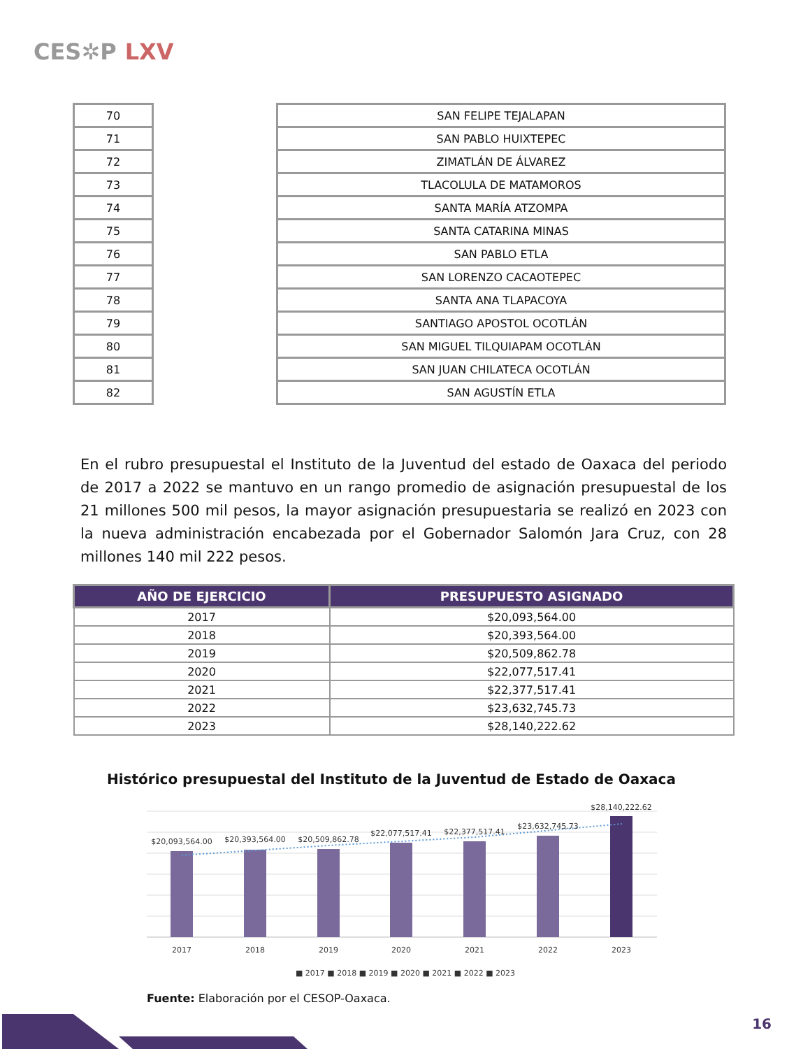CES✲P LXV
| 70 | | SAN FELIPE TEJALAPAN |
| 71 | | SAN PABLO HUIXTEPEC |
| 72 | | ZIMATLÁN DE ÁLVAREZ |
| 73 | | TLACOLULA DE MATAMOROS |
| 74 | | SANTA MARÍA ATZOMPA |
| 75 | | SANTA CATARINA MINAS |
| 76 | | SAN PABLO ETLA |
| 77 | | SAN LORENZO CACAOTEPEC |
| 78 | | SANTA ANA TLAPACOYA |
| 79 | | SANTIAGO APOSTOL OCOTLÁN |
| 80 | | SAN MIGUEL TILQUIAPAM OCOTLÁN |
| 81 | | SAN JUAN CHILATECA OCOTLÁN |
| 82 | | SAN AGUSTÍN ETLA |
En el rubro presupuestal el Instituto de la Juventud del estado de Oaxaca del periodo de 2017 a 2022 se mantuvo en un rango promedio de asignación presupuestal de los 21 millones 500 mil pesos, la mayor asignación presupuestaria se realizó en 2023 con la nueva administración encabezada por el Gobernador Salomón Jara Cruz, con 28 millones 140 mil 222 pesos.
| AÑO DE EJERCICIO | PRESUPUESTO ASIGNADO |
| --- | --- |
| 2017 | $20,093,564.00 |
| 2018 | $20,393,564.00 |
| 2019 | $20,509,862.78 |
| 2020 | $22,077,517.41 |
| 2021 | $22,377,517.41 |
| 2022 | $23,632,745.73 |
| 2023 | $28,140,222.62 |
Histórico presupuestal del Instituto de la Juventud de Estado de Oaxaca
$20,093,564.00
$20,393,564.00
$20,509,862.78
$22,077,517.41
$22,377,517.41
$23,632,745.73
$28,140,222.62
2017
2018
2019
2020
2021
2022
2023
■ 2017 ■ 2018 ■ 2019 ■ 2020 ■ 2021 ■ 2022 ■ 2023
Fuente: Elaboración por el CESOP-Oaxaca.
16